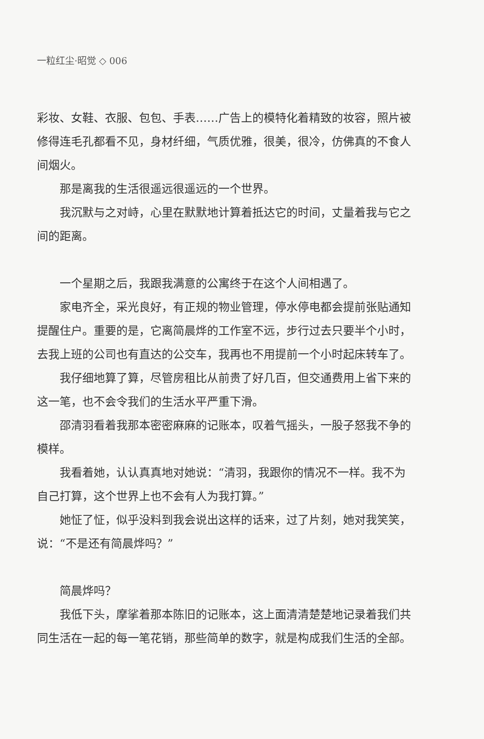一粒红尘·昭觉 ◇ 006
彩妆、女鞋、衣服、包包、手表……广告上的模特化着精致的妆容，照片被修得连毛孔都看不见，身材纤细，气质优雅，很美，很冷，仿佛真的不食人间烟火。
那是离我的生活很遥远很遥远的一个世界。
我沉默与之对峙，心里在默默地计算着抵达它的时间，丈量着我与它之间的距离。
一个星期之后，我跟我满意的公寓终于在这个人间相遇了。
家电齐全，采光良好，有正规的物业管理，停水停电都会提前张贴通知提醒住户。重要的是，它离简晨烨的工作室不远，步行过去只要半个小时，去我上班的公司也有直达的公交车，我再也不用提前一个小时起床转车了。
我仔细地算了算，尽管房租比从前贵了好几百，但交通费用上省下来的这一笔，也不会令我们的生活水平严重下滑。
邵清羽看着我那本密密麻麻的记账本，叹着气摇头，一股子怒我不争的模样。
我看着她，认认真真地对她说：“清羽，我跟你的情况不一样。我不为自己打算，这个世界上也不会有人为我打算。”
她怔了怔，似乎没料到我会说出这样的话来，过了片刻，她对我笑笑，说：“不是还有简晨烨吗？”
简晨烨吗？
我低下头，摩挲着那本陈旧的记账本，这上面清清楚楚地记录着我们共同生活在一起的每一笔花销，那些简单的数字，就是构成我们生活的全部。